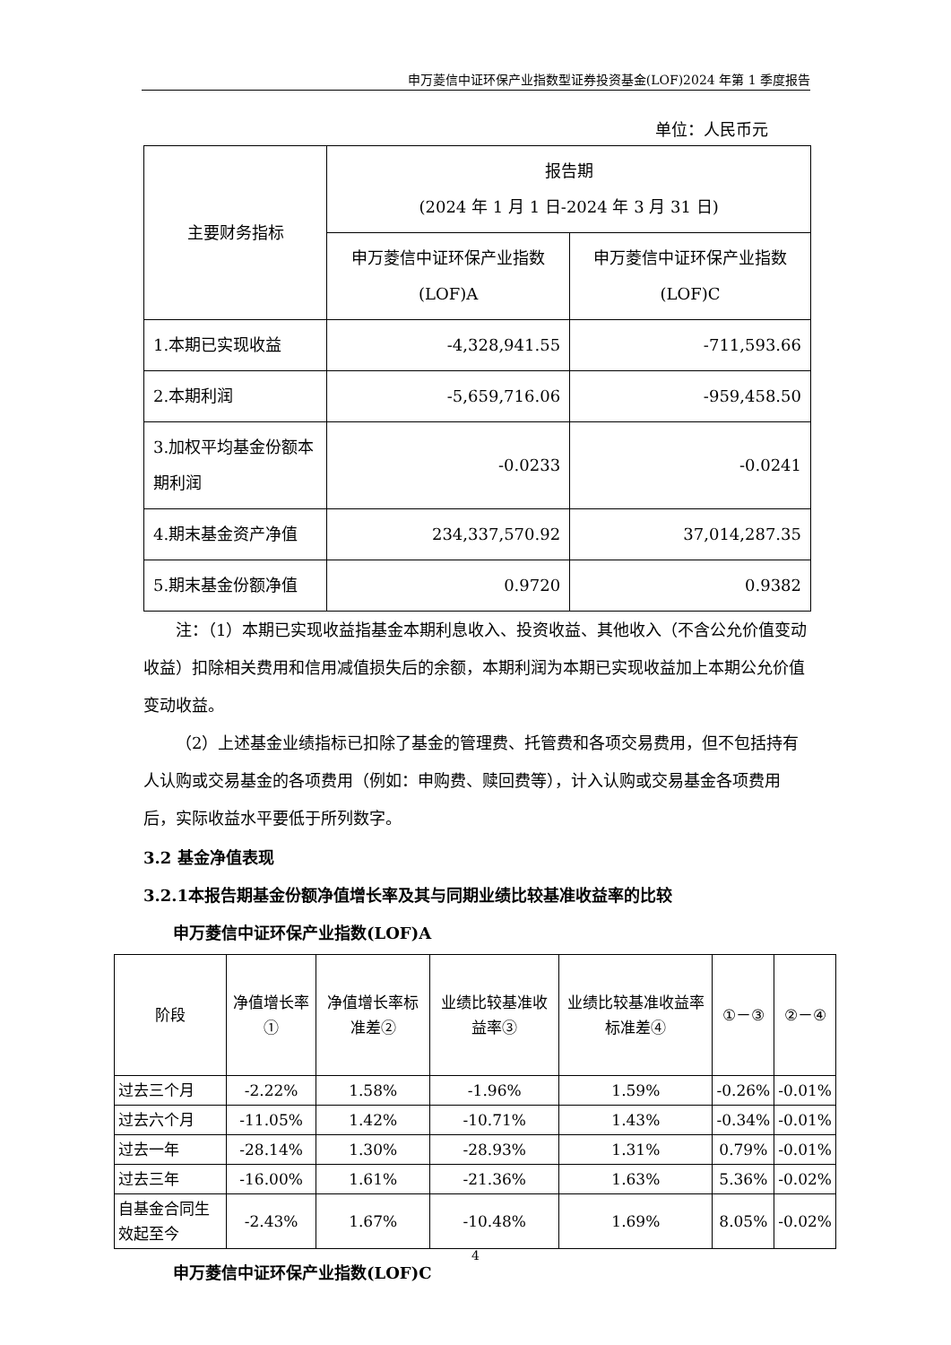申万菱信中证环保产业指数型证券投资基金(LOF)2024 年第 1 季度报告
单位：人民币元
| 主要财务指标 | 报告期 (2024 年 1 月 1 日-2024 年 3 月 31 日) | |
| --- | --- | --- |
| | 申万菱信中证环保产业指数(LOF)A | 申万菱信中证环保产业指数(LOF)C |
| 1.本期已实现收益 | -4,328,941.55 | -711,593.66 |
| 2.本期利润 | -5,659,716.06 | -959,458.50 |
| 3.加权平均基金份额本期利润 | -0.0233 | -0.0241 |
| 4.期末基金资产净值 | 234,337,570.92 | 37,014,287.35 |
| 5.期末基金份额净值 | 0.9720 | 0.9382 |
注：（1）本期已实现收益指基金本期利息收入、投资收益、其他收入（不含公允价值变动收益）扣除相关费用和信用减值损失后的余额，本期利润为本期已实现收益加上本期公允价值变动收益。
（2）上述基金业绩指标已扣除了基金的管理费、托管费和各项交易费用，但不包括持有人认购或交易基金的各项费用（例如：申购费、赎回费等），计入认购或交易基金各项费用后，实际收益水平要低于所列数字。
3.2 基金净值表现
3.2.1本报告期基金份额净值增长率及其与同期业绩比较基准收益率的比较
申万菱信中证环保产业指数(LOF)A
| 阶段 | 净值增长率① | 净值增长率标准差② | 业绩比较基准收益率③ | 业绩比较基准收益率标准差④ | ①－③ | ②－④ |
| --- | --- | --- | --- | --- | --- | --- |
| 过去三个月 | -2.22% | 1.58% | -1.96% | 1.59% | -0.26% | -0.01% |
| 过去六个月 | -11.05% | 1.42% | -10.71% | 1.43% | -0.34% | -0.01% |
| 过去一年 | -28.14% | 1.30% | -28.93% | 1.31% | 0.79% | -0.01% |
| 过去三年 | -16.00% | 1.61% | -21.36% | 1.63% | 5.36% | -0.02% |
| 自基金合同生效起至今 | -2.43% | 1.67% | -10.48% | 1.69% | 8.05% | -0.02% |
申万菱信中证环保产业指数(LOF)C
4